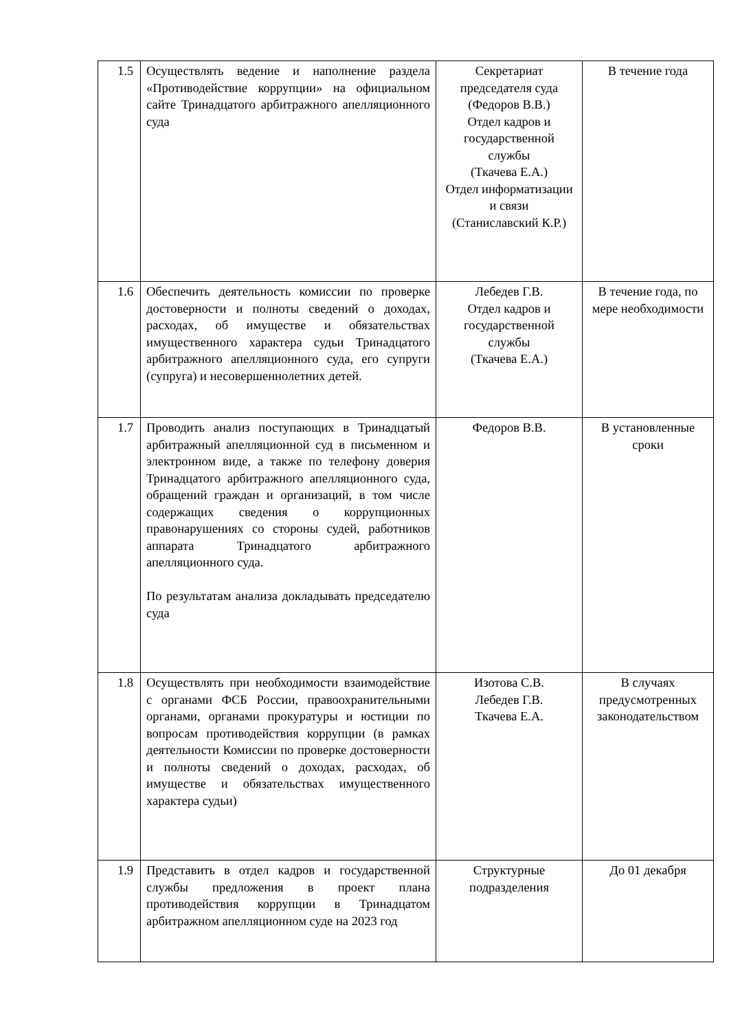| 1.5 | Осуществлять ведение и наполнение раздела «Противодействие коррупции» на официальном сайте Тринадцатого арбитражного апелляционного суда | Секретариат председателя суда (Федоров В.В.) Отдел кадров и государственной службы (Ткачева Е.А.) Отдел информатизации и связи (Станиславский К.Р.) | В течение года |
| 1.6 | Обеспечить деятельность комиссии по проверке достоверности и полноты сведений о доходах, расходах, об имуществе и обязательствах имущественного характера судьи Тринадцатого арбитражного апелляционного суда, его супруги (супруга) и несовершеннолетних детей. | Лебедев Г.В. Отдел кадров и государственной службы (Ткачева Е.А.) | В течение года, по мере необходимости |
| 1.7 | Проводить анализ поступающих в Тринадцатый арбитражный апелляционной суд в письменном и электронном виде, а также по телефону доверия Тринадцатого арбитражного апелляционного суда, обращений граждан и организаций, в том числе содержащих сведения о коррупционных правонарушениях со стороны судей, работников аппарата Тринадцатого арбитражного апелляционного суда. По результатам анализа докладывать председателю суда | Федоров В.В. | В установленные сроки |
| 1.8 | Осуществлять при необходимости взаимодействие с органами ФСБ России, правоохранительными органами, органами прокуратуры и юстиции по вопросам противодействия коррупции (в рамках деятельности Комиссии по проверке достоверности и полноты сведений о доходах, расходах, об имуществе и обязательствах имущественного характера судьи) | Изотова С.В. Лебедев Г.В. Ткачева Е.А. | В случаях предусмотренных законодательством |
| 1.9 | Представить в отдел кадров и государственной службы предложения в проект плана противодействия коррупции в Тринадцатом арбитражном апелляционном суде на 2023 год | Структурные подразделения | До 01 декабря |